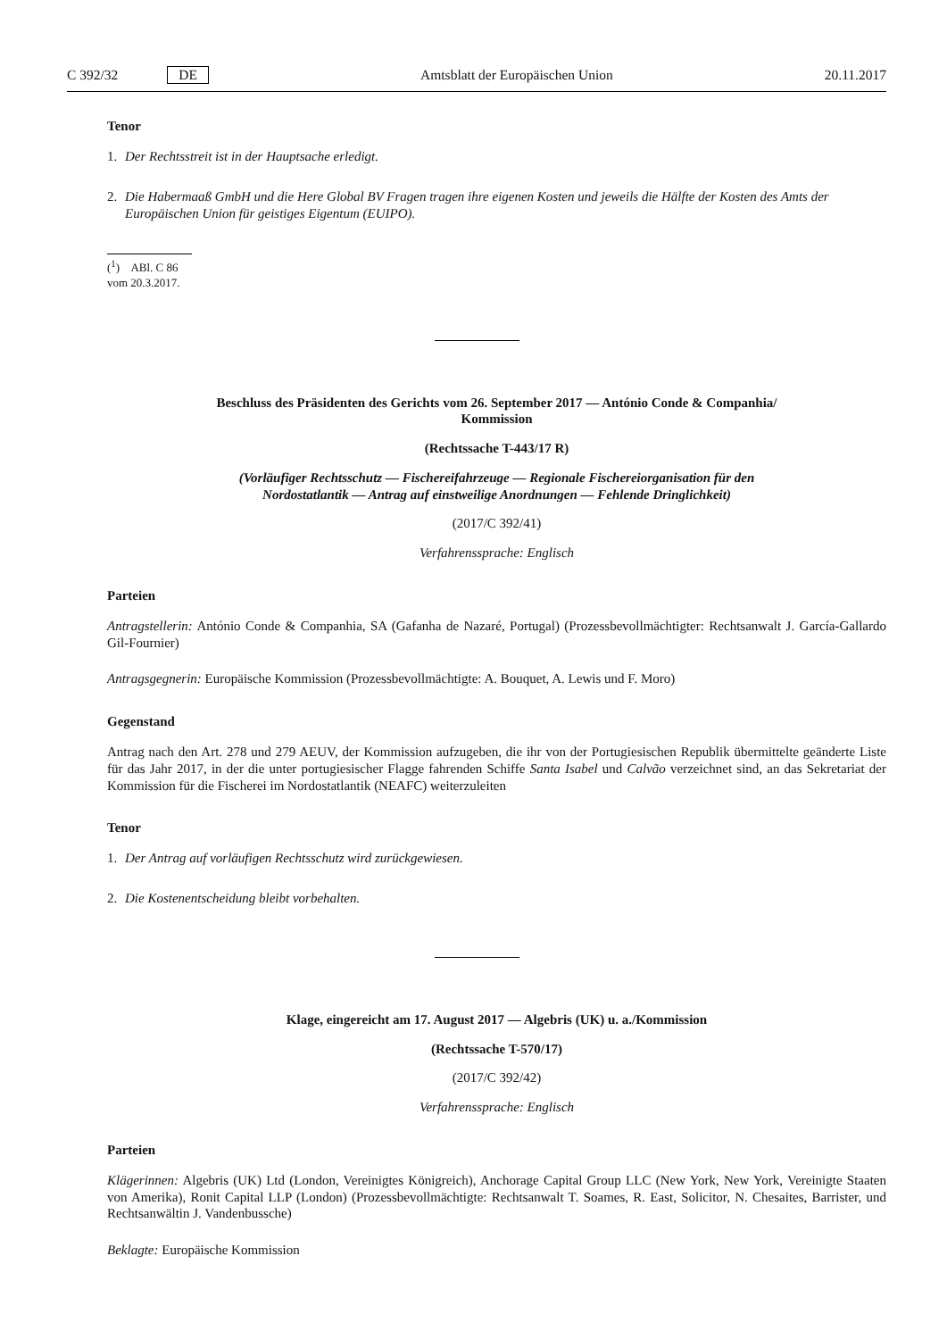C 392/32 DE Amtsblatt der Europäischen Union 20.11.2017
Tenor
1. Der Rechtsstreit ist in der Hauptsache erledigt.
2. Die Habermaaß GmbH und die Here Global BV Fragen tragen ihre eigenen Kosten und jeweils die Hälfte der Kosten des Amts der Europäischen Union für geistiges Eigentum (EUIPO).
(<sup>1</sup>) ABl. C 86 vom 20.3.2017.
Beschluss des Präsidenten des Gerichts vom 26. September 2017 — António Conde & Companhia/
Kommission
(Rechtssache T-443/17 R)
(Vorläufiger Rechtsschutz — Fischereifahrzeuge — Regionale Fischereiorganisation für den
Nordostatlantik — Antrag auf einstweilige Anordnungen — Fehlende Dringlichkeit)
(2017/C 392/41)
Verfahrenssprache: Englisch
Parteien
Antragstellerin: António Conde & Companhia, SA (Gafanha de Nazaré, Portugal) (Prozessbevollmächtigter: Rechtsanwalt J. García-Gallardo Gil-Fournier)
Antragsgegnerin: Europäische Kommission (Prozessbevollmächtigte: A. Bouquet, A. Lewis und F. Moro)
Gegenstand
Antrag nach den Art. 278 und 279 AEUV, der Kommission aufzugeben, die ihr von der Portugiesischen Republik übermittelte geänderte Liste für das Jahr 2017, in der die unter portugiesischer Flagge fahrenden Schiffe Santa Isabel und Calvão verzeichnet sind, an das Sekretariat der Kommission für die Fischerei im Nordostatlantik (NEAFC) weiterzuleiten
Tenor
1. Der Antrag auf vorläufigen Rechtsschutz wird zurückgewiesen.
2. Die Kostenentscheidung bleibt vorbehalten.
Klage, eingereicht am 17. August 2017 — Algebris (UK) u. a./Kommission
(Rechtssache T-570/17)
(2017/C 392/42)
Verfahrenssprache: Englisch
Parteien
Klägerinnen: Algebris (UK) Ltd (London, Vereinigtes Königreich), Anchorage Capital Group LLC (New York, New York, Vereinigte Staaten von Amerika), Ronit Capital LLP (London) (Prozessbevollmächtigte: Rechtsanwalt T. Soames, R. East, Solicitor, N. Chesaites, Barrister, und Rechtsanwältin J. Vandenbussche)
Beklagte: Europäische Kommission